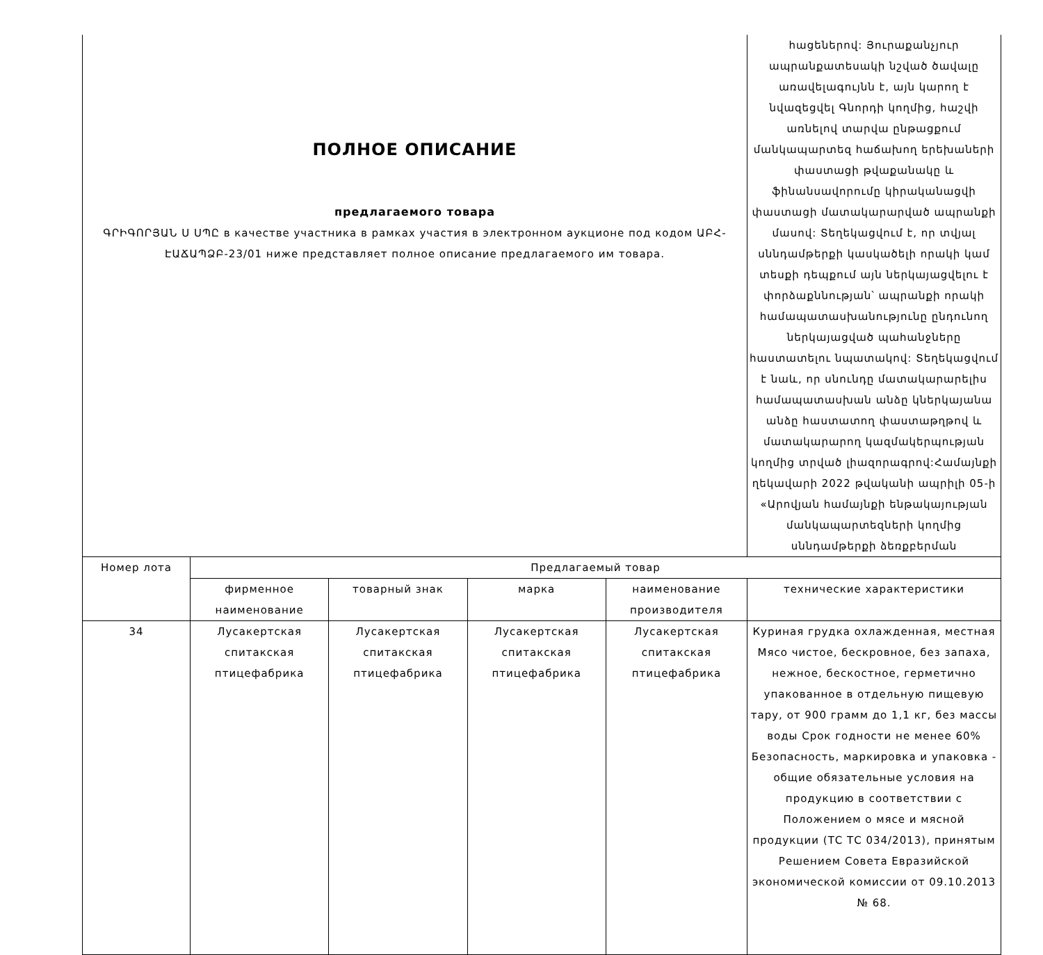| ПОЛНОЕ ОПИСАНИЕ предлагаемого товара ԳՐԻԳՈՐՅԱՆ Ս ՍՊԸ в качестве участника в рамках участия в электронном аукционе под кодом ԱԲՀ-ԷԱՃԱՊՁԲ-23/01 ниже представляет полное описание предлагаемого им товара. | | | | | հացեներով: Յուրաքանչյուր ապրանքատեսակի նշված ծավալը առավելագույնն է, այն կարող է նվազեցվել Գնորդի կողմից, հաշվի առնելով տարվա ընթացքում մանկապարտեզ հաճախող երեխաների փաստացի թվաքանակը և ֆինանսավորումը կիրականացվի փաստացի մատակարարված ապրանքի մասով: Տեղեկացվում է, որ տվյալ սննդամթերքի կասկածելի որակի կամ տեսքի դեպքում այն ներկայացվելու է փորձաքննության՝ ապրանքի որակի համապատասխանությունը ընդունող ներկայացված պահանջները հաստատելու նպատակով: Տեղեկացվում է նաև, որ սնունդը մատակարարելիս համապատասխան անձը կներկայանա անձը հաստատող փաստաթղթով և մատակարարող կազմակերպության կողմից տրված լիազորագրով:Համայնքի ղեկավարի 2022 թվականի ապրիլի 05-ի «Արովյան համայնքի ենթակայության մանկապարտեզների կողմից սննդամթերքի ձեռքբերման |
| Номер лота | Предлагаемый товар | | | | |
| | фирменное наименование | товарный знак | марка | наименование производителя | технические характеристики |
| 34 | Лусакертская спитакская птицефабрика | Лусакертская спитакская птицефабрика | Лусакертская спитакская птицефабрика | Лусакертская спитакская птицефабрика | Куриная грудка охлажденная, местная Мясо чистое, бескровное, без запаха, нежное, бескостное, герметично упакованное в отдельную пищевую тару, от 900 грамм до 1,1 кг, без массы воды Срок годности не менее 60% Безопасность, маркировка и упаковка - общие обязательные условия на продукцию в соответствии с Положением о мясе и мясной продукции (ТС ТС 034/2013), принятым Решением Совета Евразийской экономической комиссии от 09.10.2013 № 68. |